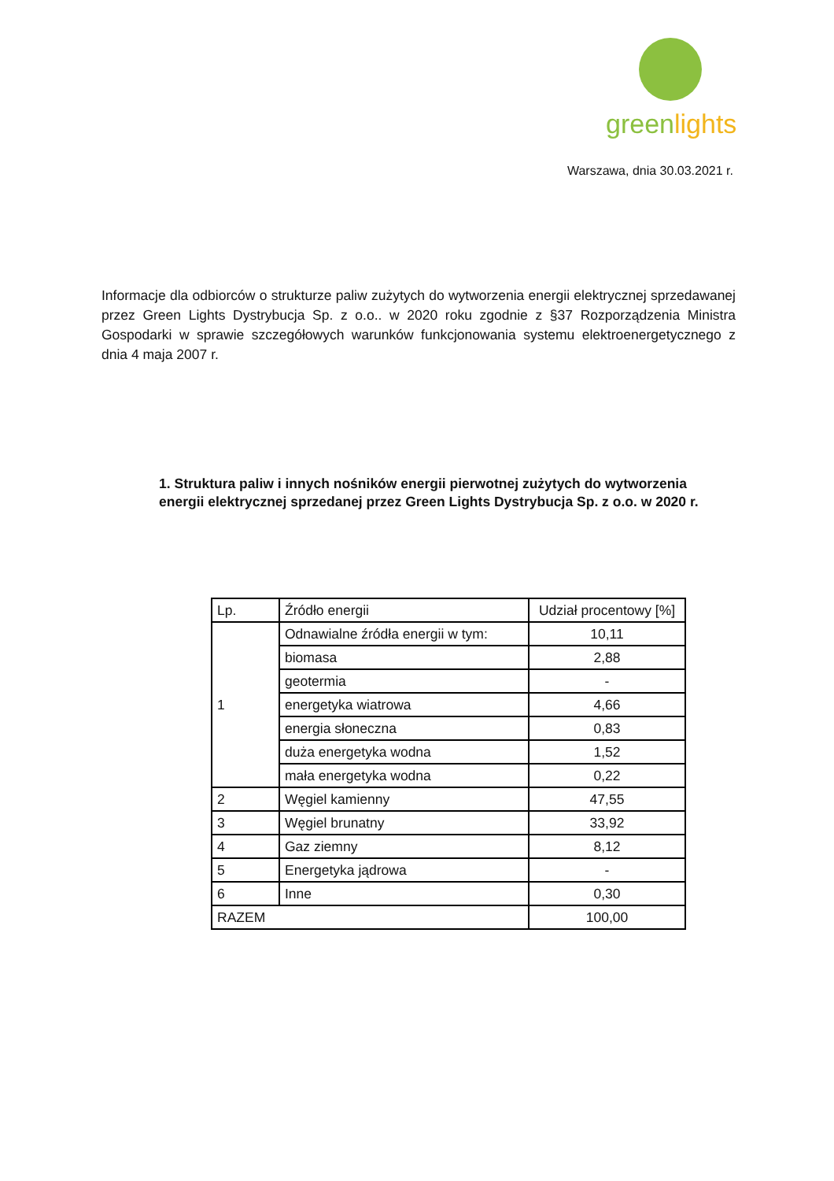green lights
Warszawa, dnia 30.03.2021 r.
Informacje dla odbiorców o strukturze paliw zużytych do wytworzenia energii elektrycznej sprzedawanej przez Green Lights Dystrybucja Sp. z o.o.. w 2020 roku zgodnie z §37 Rozporządzenia Ministra Gospodarki w sprawie szczegółowych warunków funkcjonowania systemu elektroenergetycznego z dnia 4 maja 2007 r.
1. Struktura paliw i innych nośników energii pierwotnej zużytych do wytworzenia energii elektrycznej sprzedanej przez Green Lights Dystrybucja Sp. z o.o. w 2020 r.
| Lp. | Źródło energii | Udział procentowy [%] |
| --- | --- | --- |
| 1 | Odnawialne źródła energii w tym: | 10,11 |
| | biomasa | 2,88 |
| | geotermia | - |
| | energetyka wiatrowa | 4,66 |
| | energia słoneczna | 0,83 |
| | duża energetyka wodna | 1,52 |
| | mała energetyka wodna | 0,22 |
| 2 | Węgiel kamienny | 47,55 |
| 3 | Węgiel brunatny | 33,92 |
| 4 | Gaz ziemny | 8,12 |
| 5 | Energetyka jądrowa | - |
| 6 | Inne | 0,30 |
| RAZEM | | 100,00 |